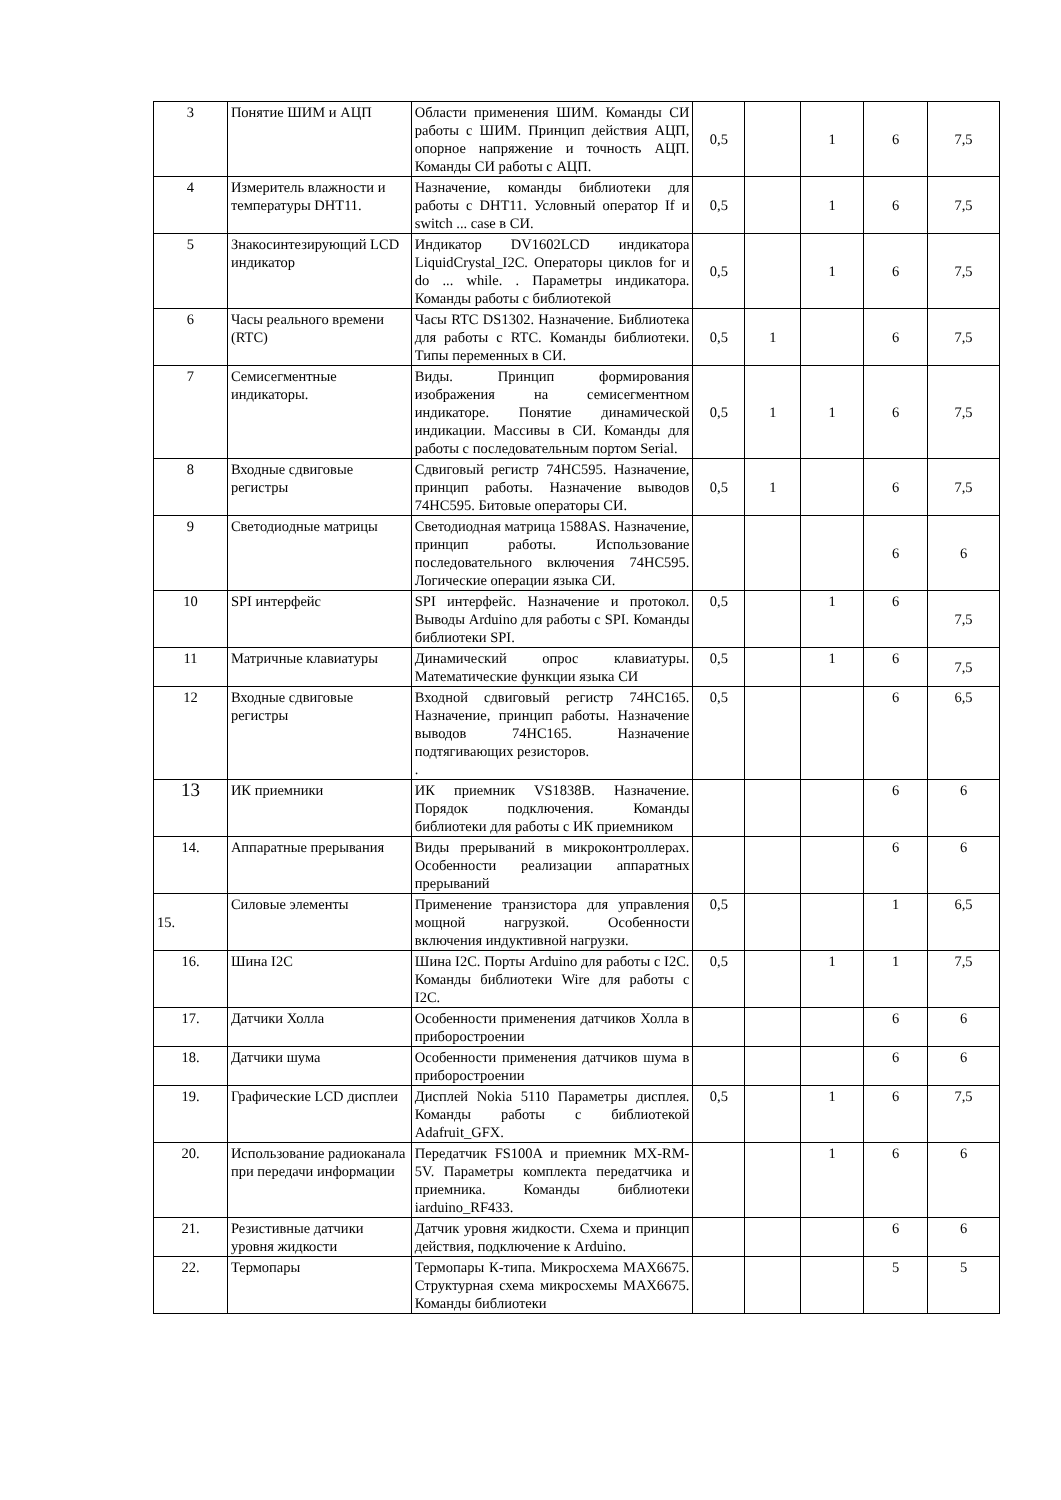| 3 | Понятие ШИМ и АЦП | Области применения ШИМ. Команды СИ работы с ШИМ. Принцип действия АЦП, опорное напряжение и точность АЦП. Команды СИ работы с АЦП. | 0,5 | | 1 | 6 | 7,5 |
| 4 | Измеритель влажности и температуры DHT11. | Назначение, команды библиотеки для работы с DHT11. Условный оператор If и switch ... case в СИ. | 0,5 | | 1 | 6 | 7,5 |
| 5 | Знакосинтезирующий LCD индикатор | Индикатор DV1602LCD индикатора LiquidCrystal_I2C. Операторы циклов for и do ... while. . Параметры индикатора. Команды работы с библиотекой | 0,5 | | 1 | 6 | 7,5 |
| 6 | Часы реального времени (RTC) | Часы RTC DS1302. Назначение. Библиотека для работы с RTC. Команды библиотеки. Типы переменных в СИ. | 0,5 | 1 | | 6 | 7,5 |
| 7 | Семисегментные индикаторы. | Виды. Принцип формирования изображения на семисегментном индикаторе. Понятие динамической индикации. Массивы в СИ. Команды для работы с последовательным портом Serial. | 0,5 | 1 | 1 | 6 | 7,5 |
| 8 | Входные сдвиговые регистры | Сдвиговый регистр 74HC595. Назначение, принцип работы. Назначение выводов 74HC595. Битовые операторы СИ. | 0,5 | 1 | | 6 | 7,5 |
| 9 | Светодиодные матрицы | Светодиодная матрица 1588AS. Назначение, принцип работы. Использование последовательного включения 74HC595. Логические операции языка СИ. | | | | 6 | 6 |
| 10 | SPI интерфейс | SPI интерфейс. Назначение и протокол. Выводы Arduino для работы с SPI. Команды библиотеки SPI. | 0,5 | | 1 | 6 | 7,5 |
| 11 | Матричные клавиатуры | Динамический опрос клавиатуры. Математические функции языка СИ | 0,5 | | 1 | 6 | 7,5 |
| 12 | Входные сдвиговые регистры | Входной сдвиговый регистр 74HC165. Назначение, принцип работы. Назначение выводов 74HC165. Назначение подтягивающих резисторов. . | 0,5 | | | 6 | 6,5 |
| 13 | ИК приемники | ИК приемник VS1838B. Назначение. Порядок подключения. Команды библиотеки для работы с ИК приемником | | | | 6 | 6 |
| 14. | Аппаратные прерывания | Виды прерываний в микроконтроллерах. Особенности реализации аппаратных прерываний | | | | 6 | 6 |
| 15. | Силовые элементы | Применение транзистора для управления мощной нагрузкой. Особенности включения индуктивной нагрузки. | 0,5 | | | 1 | 6,5 |
| 16. | Шина I2C | Шина I2C. Порты Arduino для работы с I2C. Команды библиотеки Wire для работы с I2C. | 0,5 | | 1 | 1 | 7,5 |
| 17. | Датчики Холла | Особенности применения датчиков Холла в приборостроении | | | | 6 | 6 |
| 18. | Датчики шума | Особенности применения датчиков шума в приборостроении | | | | 6 | 6 |
| 19. | Графические LCD дисплеи | Дисплей Nokia 5110 Параметры дисплея. Команды работы с библиотекой Adafruit_GFX. | 0,5 | | 1 | 6 | 7,5 |
| 20. | Использование радиоканала при передачи информации | Передатчик FS100A и приемник MX-RM-5V. Параметры комплекта передатчика и приемника. Команды библиотеки iarduino_RF433. | | | 1 | 6 | 6 |
| 21. | Резистивные датчики уровня жидкости | Датчик уровня жидкости. Схема и принцип действия, подключение к Arduino. | | | | 6 | 6 |
| 22. | Термопары | Термопары К-типа. Микросхема MAX6675. Структурная схема микросхемы MAX6675. Команды библиотеки | | | | 5 | 5 |